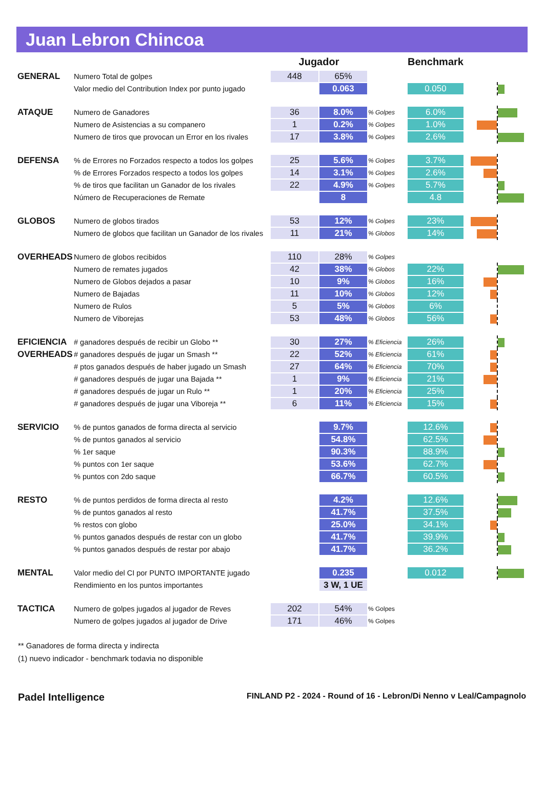Juan Lebron Chincoa
| | | Jugador | | | Benchmark | |
| --- | --- | --- | --- | --- | --- | --- |
| GENERAL | Numero Total de golpes | 448 | 65% | | | |
| | Valor medio del Contribution Index por punto jugado | | 0.063 | | 0.050 | |
| ATAQUE | Numero de Ganadores | 36 | 8.0% | % Golpes | 6.0% | |
| | Numero de Asistencias a su companero | 1 | 0.2% | % Golpes | 1.0% | |
| | Numero de tiros que provocan un Error en los rivales | 17 | 3.8% | % Golpes | 2.6% | |
| DEFENSA | % de Errores no Forzados respecto a todos los golpes | 25 | 5.6% | % Golpes | 3.7% | |
| | % de Errores Forzados respecto a todos los golpes | 14 | 3.1% | % Golpes | 2.6% | |
| | % de tiros que facilitan un Ganador de los rivales | 22 | 4.9% | % Golpes | 5.7% | |
| | Número de Recuperaciones de Remate | | 8 | | 4.8 | |
| GLOBOS | Numero de globos tirados | 53 | 12% | % Golpes | 23% | |
| | Numero de globos que facilitan un Ganador de los rivales | 11 | 21% | % Globos | 14% | |
| OVERHEADS | Numero de globos recibidos | 110 | 28% | % Golpes | | |
| | Numero de remates jugados | 42 | 38% | % Globos | 22% | |
| | Numero de Globos dejados a pasar | 10 | 9% | % Globos | 16% | |
| | Numero de Bajadas | 11 | 10% | % Globos | 12% | |
| | Numero de Rulos | 5 | 5% | % Globos | 6% | |
| | Numero de Viborejas | 53 | 48% | % Globos | 56% | |
| EFICIENCIA | # ganadores después de recibir un Globo ** | 30 | 27% | % Eficiencia | 26% | |
| OVERHEADS | # ganadores después de jugar un Smash ** | 22 | 52% | % Eficiencia | 61% | |
| | # ptos ganados después de haber jugado un Smash | 27 | 64% | % Eficiencia | 70% | |
| | # ganadores después de jugar una Bajada ** | 1 | 9% | % Eficiencia | 21% | |
| | # ganadores después de jugar un Rulo ** | 1 | 20% | % Eficiencia | 25% | |
| | # ganadores después de jugar una Viboreja ** | 6 | 11% | % Eficiencia | 15% | |
| SERVICIO | % de puntos ganados de forma directa al servicio | | 9.7% | | 12.6% | |
| | % de puntos ganados al servicio | | 54.8% | | 62.5% | |
| | % 1er saque | | 90.3% | | 88.9% | |
| | % puntos con 1er saque | | 53.6% | | 62.7% | |
| | % puntos con 2do saque | | 66.7% | | 60.5% | |
| RESTO | % de puntos perdidos de forma directa al resto | | 4.2% | | 12.6% | |
| | % de puntos ganados al resto | | 41.7% | | 37.5% | |
| | % restos con globo | | 25.0% | | 34.1% | |
| | % puntos ganados después de restar con un globo | | 41.7% | | 39.9% | |
| | % puntos ganados después de restar por abajo | | 41.7% | | 36.2% | |
| MENTAL | Valor medio del CI por PUNTO IMPORTANTE jugado | | 0.235 | | 0.012 | |
| | Rendimiento en los puntos importantes | | 3 W, 1 UE | | | |
| TACTICA | Numero de golpes jugados al jugador de Reves | 202 | 54% | % Golpes | | |
| | Numero de golpes jugados al jugador de Drive | 171 | 46% | % Golpes | | |
** Ganadores de forma directa y indirecta
(1) nuevo indicador - benchmark todavia no disponible
Padel Intelligence FINLAND P2 - 2024 - Round of 16 - Lebron/Di Nenno v Leal/Campagnolo